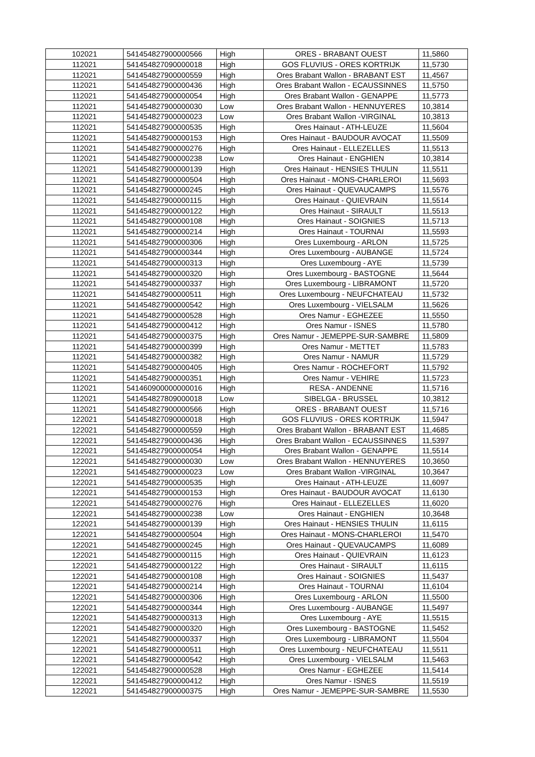| 102021 | 541454827900000566 | High | ORES - BRABANT OUEST | 11,5860 |
| 112021 | 541454827090000018 | High | GOS FLUVIUS - ORES KORTRIJK | 11,5730 |
| 112021 | 541454827900000559 | High | Ores Brabant Wallon - BRABANT EST | 11,4567 |
| 112021 | 541454827900000436 | High | Ores Brabant Wallon - ECAUSSINNES | 11,5750 |
| 112021 | 541454827900000054 | High | Ores Brabant Wallon - GENAPPE | 11,5773 |
| 112021 | 541454827900000030 | Low | Ores Brabant Wallon - HENNUYERES | 10,3814 |
| 112021 | 541454827900000023 | Low | Ores Brabant Wallon -VIRGINAL | 10,3813 |
| 112021 | 541454827900000535 | High | Ores Hainaut - ATH-LEUZE | 11,5604 |
| 112021 | 541454827900000153 | High | Ores Hainaut - BAUDOUR AVOCAT | 11,5509 |
| 112021 | 541454827900000276 | High | Ores Hainaut - ELLEZELLES | 11,5513 |
| 112021 | 541454827900000238 | Low | Ores Hainaut - ENGHIEN | 10,3814 |
| 112021 | 541454827900000139 | High | Ores Hainaut - HENSIES THULIN | 11,5511 |
| 112021 | 541454827900000504 | High | Ores Hainaut - MONS-CHARLEROI | 11,5693 |
| 112021 | 541454827900000245 | High | Ores Hainaut - QUEVAUCAMPS | 11,5576 |
| 112021 | 541454827900000115 | High | Ores Hainaut - QUIEVRAIN | 11,5514 |
| 112021 | 541454827900000122 | High | Ores Hainaut - SIRAULT | 11,5513 |
| 112021 | 541454827900000108 | High | Ores Hainaut - SOIGNIES | 11,5713 |
| 112021 | 541454827900000214 | High | Ores Hainaut - TOURNAI | 11,5593 |
| 112021 | 541454827900000306 | High | Ores Luxembourg - ARLON | 11,5725 |
| 112021 | 541454827900000344 | High | Ores Luxembourg - AUBANGE | 11,5724 |
| 112021 | 541454827900000313 | High | Ores Luxembourg - AYE | 11,5739 |
| 112021 | 541454827900000320 | High | Ores Luxembourg - BASTOGNE | 11,5644 |
| 112021 | 541454827900000337 | High | Ores Luxembourg - LIBRAMONT | 11,5720 |
| 112021 | 541454827900000511 | High | Ores Luxembourg - NEUFCHATEAU | 11,5732 |
| 112021 | 541454827900000542 | High | Ores Luxembourg - VIELSALM | 11,5626 |
| 112021 | 541454827900000528 | High | Ores Namur - EGHEZEE | 11,5550 |
| 112021 | 541454827900000412 | High | Ores Namur - ISNES | 11,5780 |
| 112021 | 541454827900000375 | High | Ores Namur - JEMEPPE-SUR-SAMBRE | 11,5809 |
| 112021 | 541454827900000399 | High | Ores Namur - METTET | 11,5783 |
| 112021 | 541454827900000382 | High | Ores Namur - NAMUR | 11,5729 |
| 112021 | 541454827900000405 | High | Ores Namur - ROCHEFORT | 11,5792 |
| 112021 | 541454827900000351 | High | Ores Namur - VEHIRE | 11,5723 |
| 112021 | 541460900000000016 | High | RESA - ANDENNE | 11,5716 |
| 112021 | 541454827809000018 | Low | SIBELGA - BRUSSEL | 10,3812 |
| 112021 | 541454827900000566 | High | ORES - BRABANT OUEST | 11,5716 |
| 122021 | 541454827090000018 | High | GOS FLUVIUS - ORES KORTRIJK | 11,5947 |
| 122021 | 541454827900000559 | High | Ores Brabant Wallon - BRABANT EST | 11,4685 |
| 122021 | 541454827900000436 | High | Ores Brabant Wallon - ECAUSSINNES | 11,5397 |
| 122021 | 541454827900000054 | High | Ores Brabant Wallon - GENAPPE | 11,5514 |
| 122021 | 541454827900000030 | Low | Ores Brabant Wallon - HENNUYERES | 10,3650 |
| 122021 | 541454827900000023 | Low | Ores Brabant Wallon -VIRGINAL | 10,3647 |
| 122021 | 541454827900000535 | High | Ores Hainaut - ATH-LEUZE | 11,6097 |
| 122021 | 541454827900000153 | High | Ores Hainaut - BAUDOUR AVOCAT | 11,6130 |
| 122021 | 541454827900000276 | High | Ores Hainaut - ELLEZELLES | 11,6020 |
| 122021 | 541454827900000238 | Low | Ores Hainaut - ENGHIEN | 10,3648 |
| 122021 | 541454827900000139 | High | Ores Hainaut - HENSIES THULIN | 11,6115 |
| 122021 | 541454827900000504 | High | Ores Hainaut - MONS-CHARLEROI | 11,5470 |
| 122021 | 541454827900000245 | High | Ores Hainaut - QUEVAUCAMPS | 11,6089 |
| 122021 | 541454827900000115 | High | Ores Hainaut - QUIEVRAIN | 11,6123 |
| 122021 | 541454827900000122 | High | Ores Hainaut - SIRAULT | 11,6115 |
| 122021 | 541454827900000108 | High | Ores Hainaut - SOIGNIES | 11,5437 |
| 122021 | 541454827900000214 | High | Ores Hainaut - TOURNAI | 11,6104 |
| 122021 | 541454827900000306 | High | Ores Luxembourg - ARLON | 11,5500 |
| 122021 | 541454827900000344 | High | Ores Luxembourg - AUBANGE | 11,5497 |
| 122021 | 541454827900000313 | High | Ores Luxembourg - AYE | 11,5515 |
| 122021 | 541454827900000320 | High | Ores Luxembourg - BASTOGNE | 11,5452 |
| 122021 | 541454827900000337 | High | Ores Luxembourg - LIBRAMONT | 11,5504 |
| 122021 | 541454827900000511 | High | Ores Luxembourg - NEUFCHATEAU | 11,5511 |
| 122021 | 541454827900000542 | High | Ores Luxembourg - VIELSALM | 11,5463 |
| 122021 | 541454827900000528 | High | Ores Namur - EGHEZEE | 11,5414 |
| 122021 | 541454827900000412 | High | Ores Namur - ISNES | 11,5519 |
| 122021 | 541454827900000375 | High | Ores Namur - JEMEPPE-SUR-SAMBRE | 11,5530 |